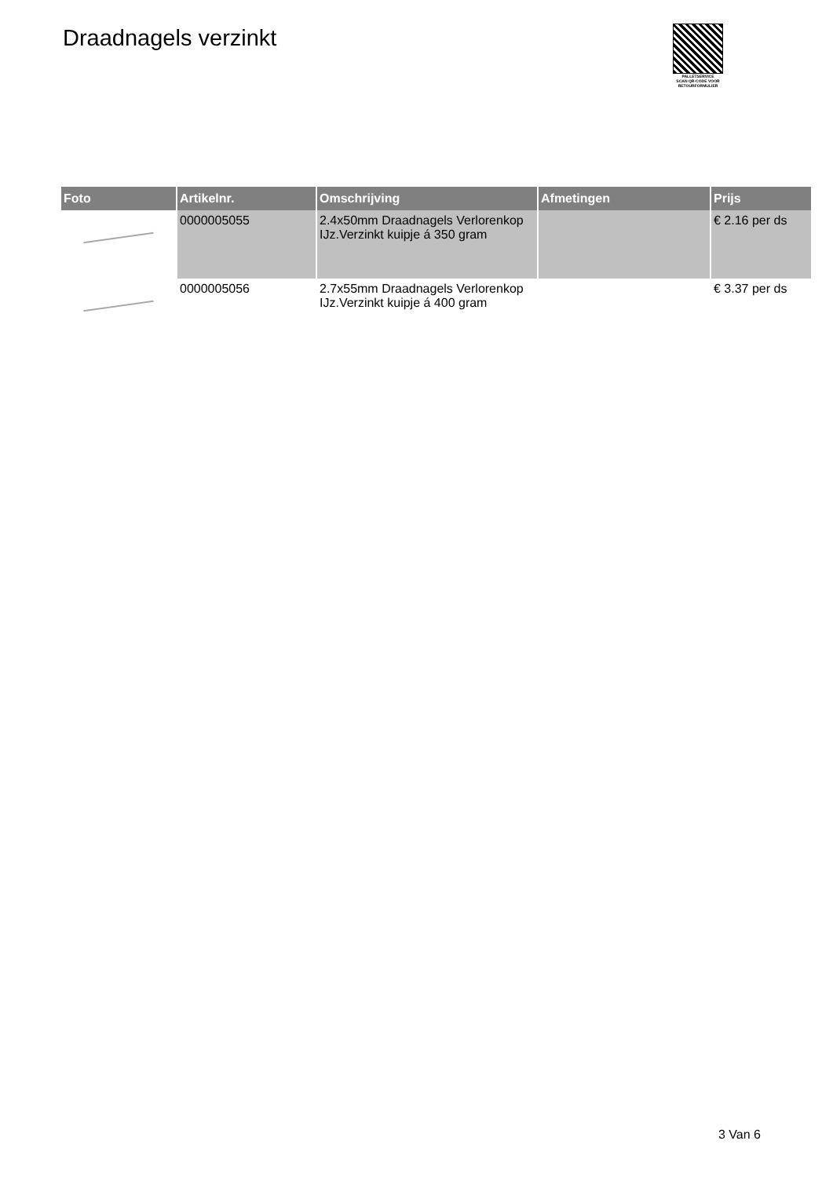Draadnagels verzinkt
PALLETSERVICE
SCAN QR-CODE VOOR RETOURFORMULIER
| Foto | Artikelnr. | Omschrijving | Afmetingen | Prijs |
| --- | --- | --- | --- | --- |
| | 0000005055 | 2.4x50mm Draadnagels Verlorenkop IJz.Verzinkt kuipje á 350 gram | | € 2.16 per ds |
| | 0000005056 | 2.7x55mm Draadnagels Verlorenkop IJz.Verzinkt kuipje á 400 gram | | € 3.37 per ds |
3 Van 6